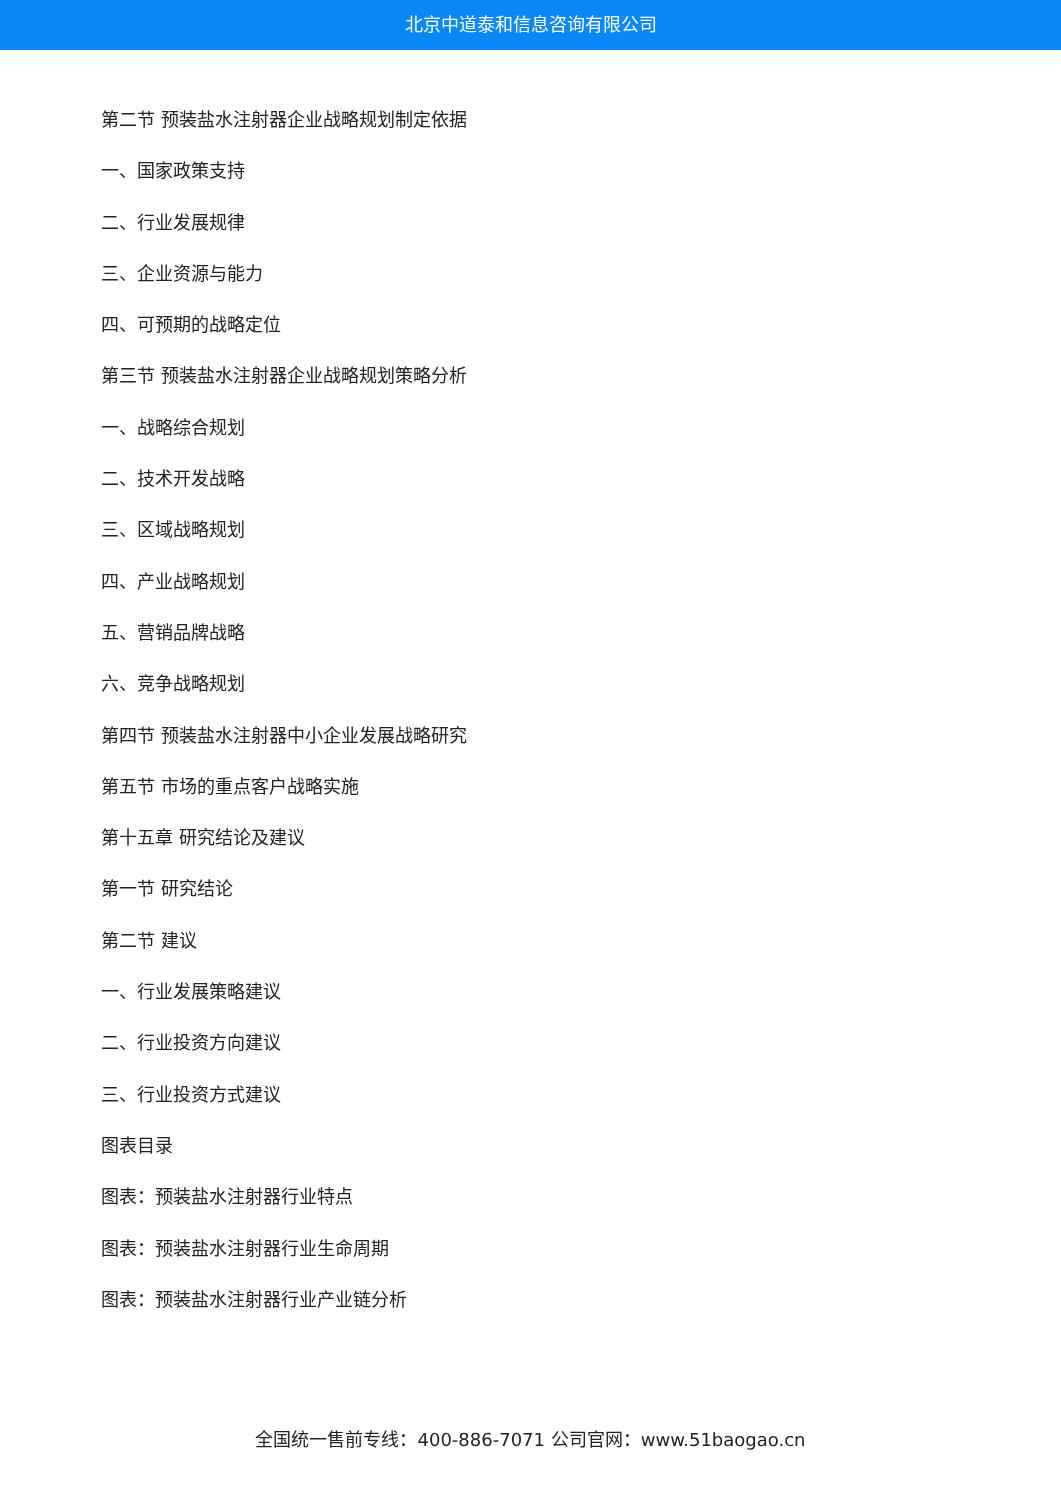北京中道泰和信息咨询有限公司
第二节 预装盐水注射器企业战略规划制定依据
一、国家政策支持
二、行业发展规律
三、企业资源与能力
四、可预期的战略定位
第三节 预装盐水注射器企业战略规划策略分析
一、战略综合规划
二、技术开发战略
三、区域战略规划
四、产业战略规划
五、营销品牌战略
六、竞争战略规划
第四节 预装盐水注射器中小企业发展战略研究
第五节 市场的重点客户战略实施
第十五章 研究结论及建议
第一节 研究结论
第二节 建议
一、行业发展策略建议
二、行业投资方向建议
三、行业投资方式建议
图表目录
图表：预装盐水注射器行业特点
图表：预装盐水注射器行业生命周期
图表：预装盐水注射器行业产业链分析
全国统一售前专线：400-886-7071 公司官网：www.51baogao.cn